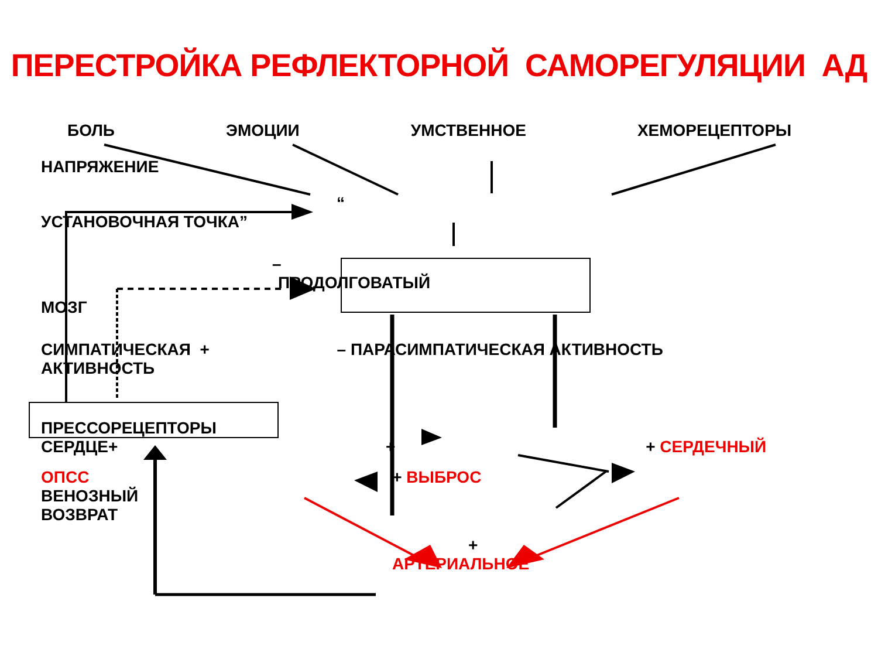ПЕРЕСТРОЙКА РЕФЛЕКТОРНОЙ САМОРЕГУЛЯЦИИ АД
БОЛЬ ЭМОЦИИ УМСТВЕННОЕ ХЕМОРЕЦЕПТОРЫ
НАПРЯЖЕНИЕ
“
УСТАНОВОЧНАЯ ТОЧКА”
–
ПРОДОЛГОВАТЫЙ
МОЗГ
СИМПАТИЧЕСКАЯ + – ПАРАСИМПАТИЧЕСКАЯ АКТИВНОСТЬ
АКТИВНОСТЬ
ПРЕССОРЕЦЕПТОРЫ
СЕРДЦЕ+ + + СЕРДЕЧНЫЙ
ОПСС + ВЫБРОС
ВЕНОЗНЫЙ
ВОЗВРАТ
+
АРТЕРИАЛЬНОЕ